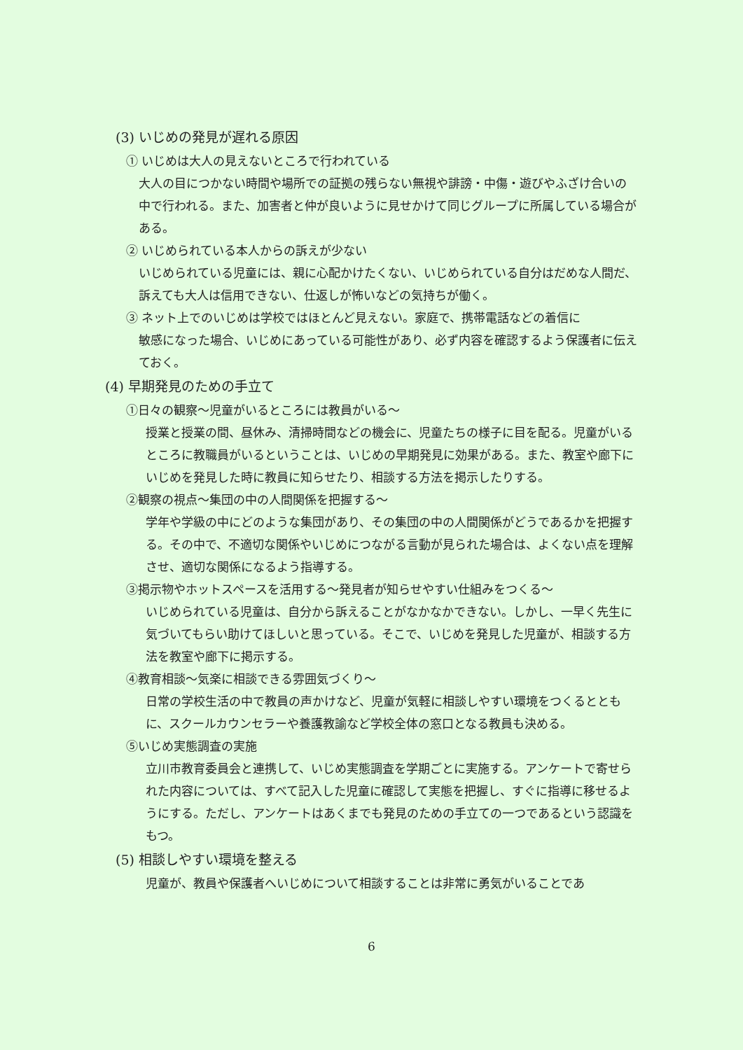(3) いじめの発見が遅れる原因
① いじめは大人の見えないところで行われている
大人の目につかない時間や場所での証拠の残らない無視や誹謗・中傷・遊びやふざけ合いの中で行われる。また、加害者と仲が良いように見せかけて同じグループに所属している場合がある。
② いじめられている本人からの訴えが少ない
いじめられている児童には、親に心配かけたくない、いじめられている自分はだめな人間だ、訴えても大人は信用できない、仕返しが怖いなどの気持ちが働く。
③ ネット上でのいじめは学校ではほとんど見えない。家庭で、携帯電話などの着信に
敏感になった場合、いじめにあっている可能性があり、必ず内容を確認するよう保護者に伝えておく。
(4) 早期発見のための手立て
①日々の観察～児童がいるところには教員がいる～
授業と授業の間、昼休み、清掃時間などの機会に、児童たちの様子に目を配る。児童がいるところに教職員がいるということは、いじめの早期発見に効果がある。また、教室や廊下にいじめを発見した時に教員に知らせたり、相談する方法を掲示したりする。
②観察の視点～集団の中の人間関係を把握する～
学年や学級の中にどのような集団があり、その集団の中の人間関係がどうであるかを把握する。その中で、不適切な関係やいじめにつながる言動が見られた場合は、よくない点を理解させ、適切な関係になるよう指導する。
③掲示物やホットスペースを活用する～発見者が知らせやすい仕組みをつくる～
いじめられている児童は、自分から訴えることがなかなかできない。しかし、一早く先生に気づいてもらい助けてほしいと思っている。そこで、いじめを発見した児童が、相談する方法を教室や廊下に掲示する。
④教育相談～気楽に相談できる雰囲気づくり～
日常の学校生活の中で教員の声かけなど、児童が気軽に相談しやすい環境をつくるとともに、スクールカウンセラーや養護教諭など学校全体の窓口となる教員も決める。
⑤いじめ実態調査の実施
立川市教育委員会と連携して、いじめ実態調査を学期ごとに実施する。アンケートで寄せられた内容については、すべて記入した児童に確認して実態を把握し、すぐに指導に移せるようにする。ただし、アンケートはあくまでも発見のための手立ての一つであるという認識をもつ。
(5) 相談しやすい環境を整える
児童が、教員や保護者へいじめについて相談することは非常に勇気がいることであ
6